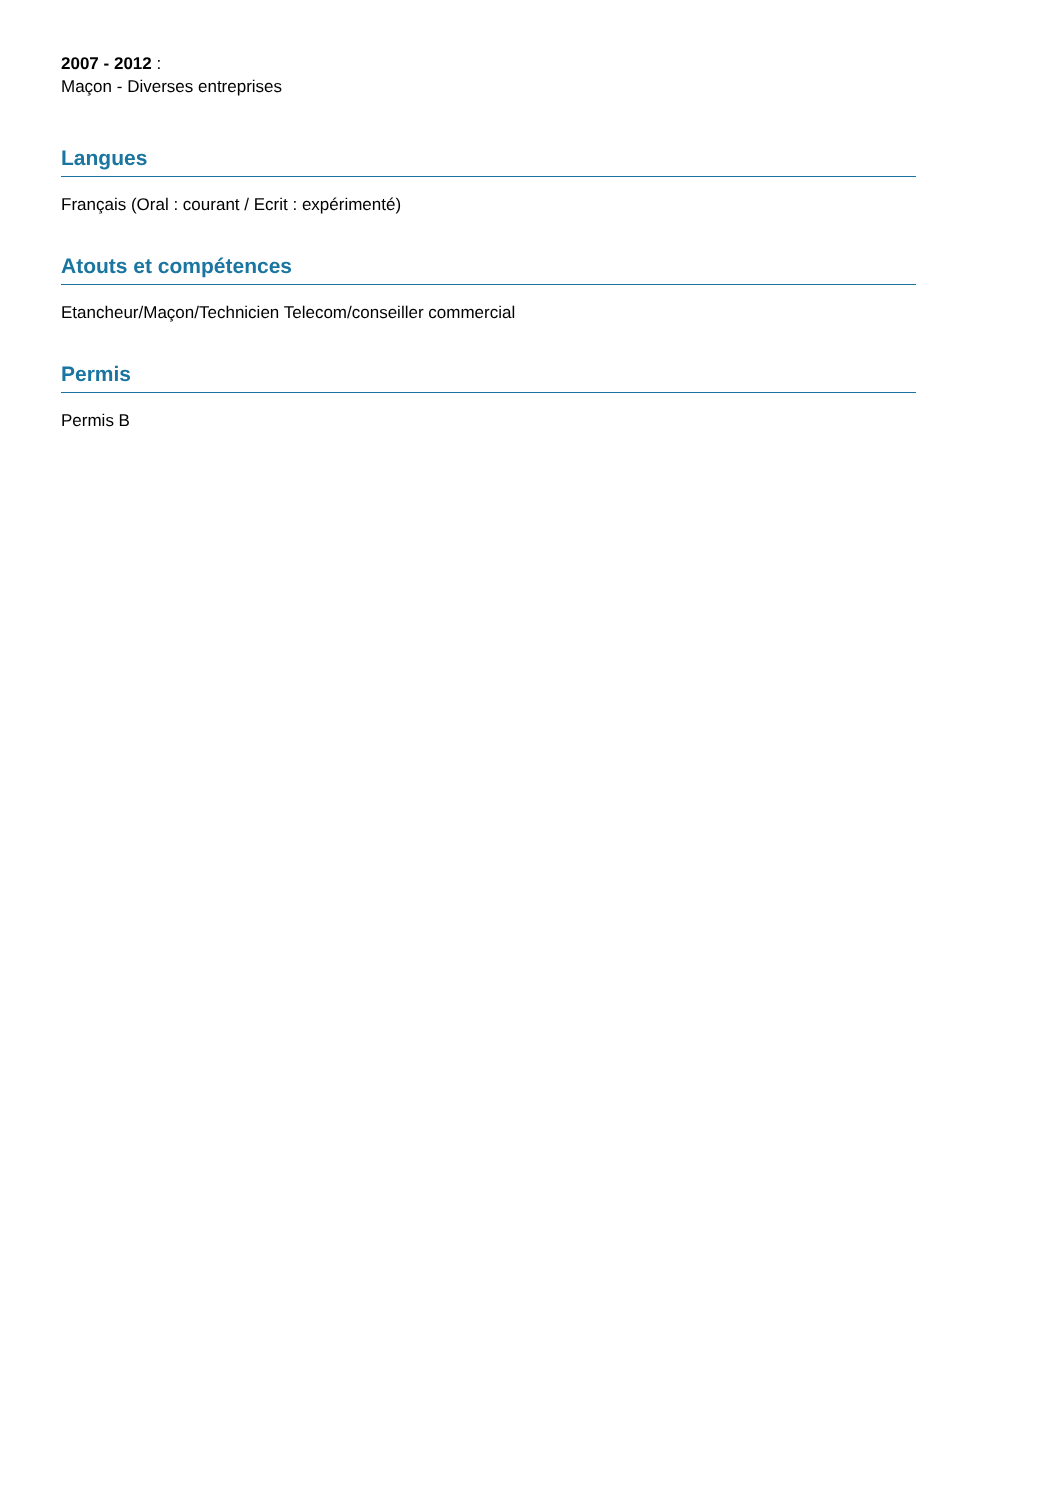2007 - 2012 :
Maçon - Diverses entreprises
Langues
Français (Oral : courant / Ecrit : expérimenté)
Atouts et compétences
Etancheur/Maçon/Technicien Telecom/conseiller commercial
Permis
Permis B